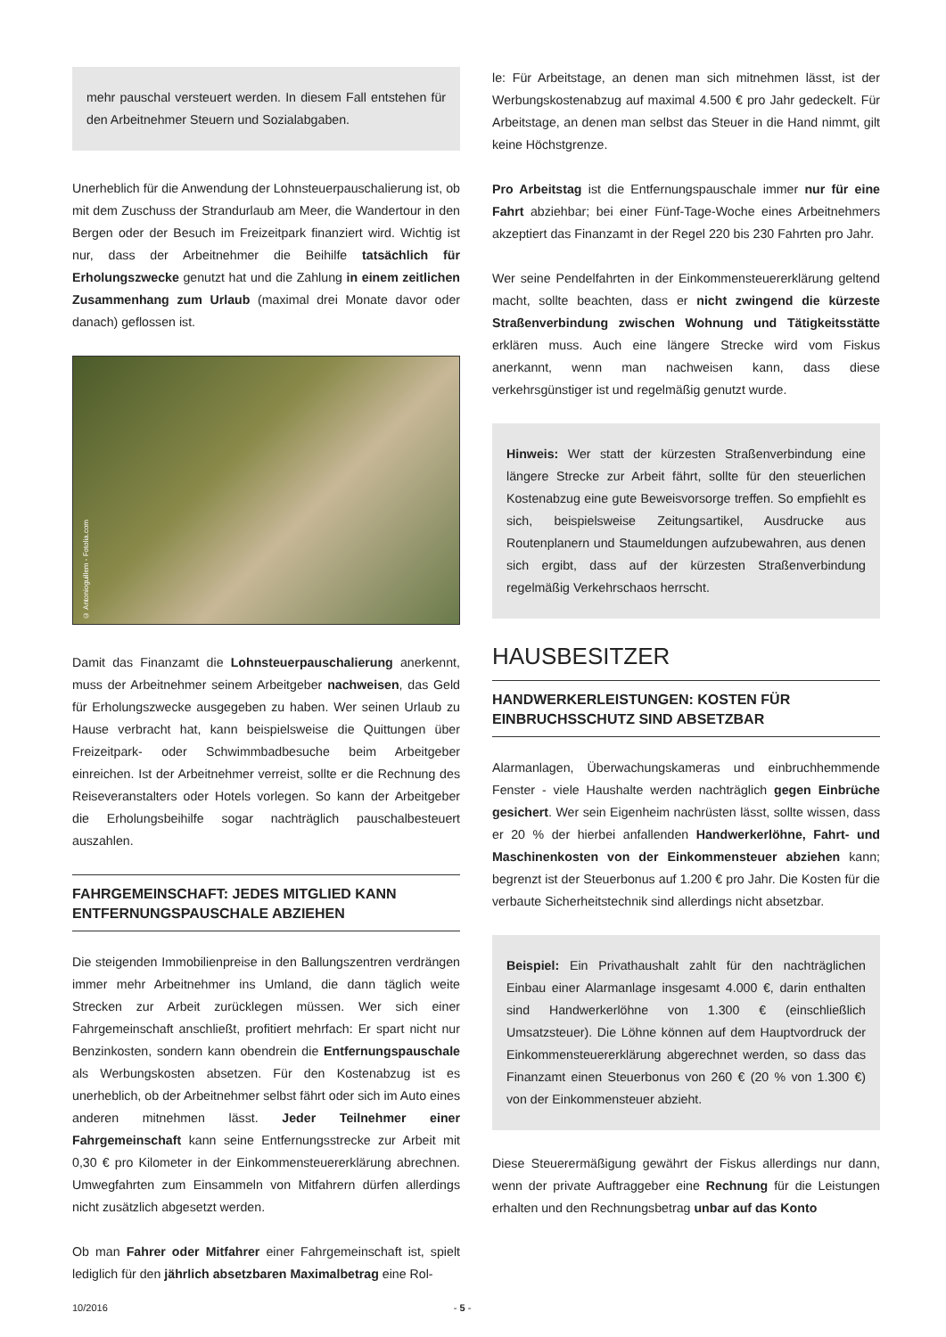mehr pauschal versteuert werden. In diesem Fall entstehen für den Arbeitnehmer Steuern und Sozialabgaben.
Unerheblich für die Anwendung der Lohnsteuerpauschalierung ist, ob mit dem Zuschuss der Strandurlaub am Meer, die Wandertour in den Bergen oder der Besuch im Freizeitpark finanziert wird. Wichtig ist nur, dass der Arbeitnehmer die Beihilfe tatsächlich für Erholungszwecke genutzt hat und die Zahlung in einem zeitlichen Zusammenhang zum Urlaub (maximal drei Monate davor oder danach) geflossen ist.
© Antonioguillem - Fotolia.com
Damit das Finanzamt die Lohnsteuerpauschalierung anerkennt, muss der Arbeitnehmer seinem Arbeitgeber nachweisen, das Geld für Erholungszwecke ausgegeben zu haben. Wer seinen Urlaub zu Hause verbracht hat, kann beispielsweise die Quittungen über Freizeitpark- oder Schwimmbadbesuche beim Arbeitgeber einreichen. Ist der Arbeitnehmer verreist, sollte er die Rechnung des Reiseveranstalters oder Hotels vorlegen. So kann der Arbeitgeber die Erholungsbeihilfe sogar nachträglich pauschalbesteuert auszahlen.
FAHRGEMEINSCHAFT: JEDES MITGLIED KANN ENTFERNUNGSPAUSCHALE ABZIEHEN
Die steigenden Immobilienpreise in den Ballungszentren verdrängen immer mehr Arbeitnehmer ins Umland, die dann täglich weite Strecken zur Arbeit zurücklegen müssen. Wer sich einer Fahrgemeinschaft anschließt, profitiert mehrfach: Er spart nicht nur Benzinkosten, sondern kann obendrein die Entfernungspauschale als Werbungskosten absetzen. Für den Kostenabzug ist es unerheblich, ob der Arbeitnehmer selbst fährt oder sich im Auto eines anderen mitnehmen lässt. Jeder Teilnehmer einer Fahrgemeinschaft kann seine Entfernungsstrecke zur Arbeit mit 0,30 € pro Kilometer in der Einkommensteuererklärung abrechnen. Umwegfahrten zum Einsammeln von Mitfahrern dürfen allerdings nicht zusätzlich abgesetzt werden.
Ob man Fahrer oder Mitfahrer einer Fahrgemeinschaft ist, spielt lediglich für den jährlich absetzbaren Maximalbetrag eine Rol-
le: Für Arbeitstage, an denen man sich mitnehmen lässt, ist der Werbungskostenabzug auf maximal 4.500 € pro Jahr gedeckelt. Für Arbeitstage, an denen man selbst das Steuer in die Hand nimmt, gilt keine Höchstgrenze.
Pro Arbeitstag ist die Entfernungspauschale immer nur für eine Fahrt abziehbar; bei einer Fünf-Tage-Woche eines Arbeitnehmers akzeptiert das Finanzamt in der Regel 220 bis 230 Fahrten pro Jahr.
Wer seine Pendelfahrten in der Einkommensteuererklärung geltend macht, sollte beachten, dass er nicht zwingend die kürzeste Straßenverbindung zwischen Wohnung und Tätigkeitsstätte erklären muss. Auch eine längere Strecke wird vom Fiskus anerkannt, wenn man nachweisen kann, dass diese verkehrsgünstiger ist und regelmäßig genutzt wurde.
Hinweis: Wer statt der kürzesten Straßenverbindung eine längere Strecke zur Arbeit fährt, sollte für den steuerlichen Kostenabzug eine gute Beweisvorsorge treffen. So empfiehlt es sich, beispielsweise Zeitungsartikel, Ausdrucke aus Routenplanern und Staumeldungen aufzubewahren, aus denen sich ergibt, dass auf der kürzesten Straßenverbindung regelmäßig Verkehrschaos herrscht.
HAUSBESITZER
HANDWERKERLEISTUNGEN: KOSTEN FÜR EINBRUCHSSCHUTZ SIND ABSETZBAR
Alarmanlagen, Überwachungskameras und einbruchhemmende Fenster - viele Haushalte werden nachträglich gegen Einbrüche gesichert. Wer sein Eigenheim nachrüsten lässt, sollte wissen, dass er 20 % der hierbei anfallenden Handwerkerlöhne, Fahrt- und Maschinenkosten von der Einkommensteuer abziehen kann; begrenzt ist der Steuerbonus auf 1.200 € pro Jahr. Die Kosten für die verbaute Sicherheitstechnik sind allerdings nicht absetzbar.
Beispiel: Ein Privathaushalt zahlt für den nachträglichen Einbau einer Alarmanlage insgesamt 4.000 €, darin enthalten sind Handwerkerlöhne von 1.300 € (einschließlich Umsatzsteuer). Die Löhne können auf dem Hauptvordruck der Einkommensteuererklärung abgerechnet werden, so dass das Finanzamt einen Steuerbonus von 260 € (20 % von 1.300 €) von der Einkommensteuer abzieht.
Diese Steuerermäßigung gewährt der Fiskus allerdings nur dann, wenn der private Auftraggeber eine Rechnung für die Leistungen erhalten und den Rechnungsbetrag unbar auf das Konto
10/2016 - 5 -